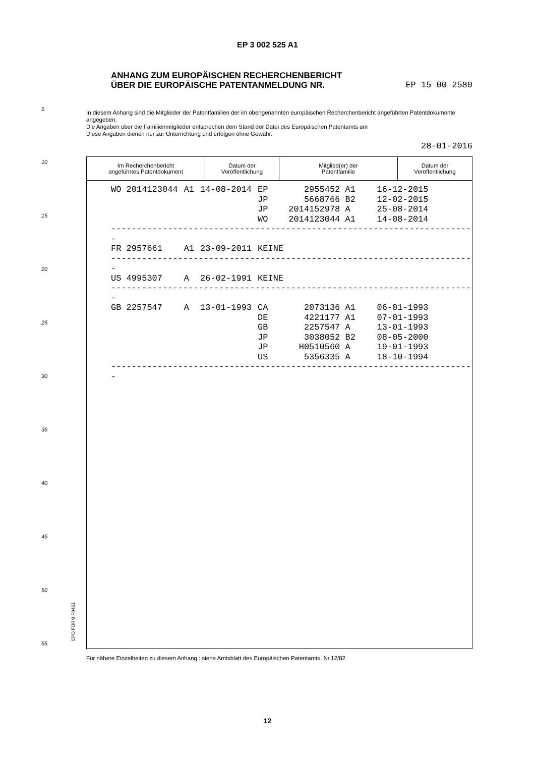EP 3 002 525 A1
ANHANG ZUM EUROPÄISCHEN RECHERCHENBERICHT
ÜBER DIE EUROPÄISCHE PATENTANMELDUNG NR. EP 15 00 2580
In diesem Anhang sind die Mitglieder der Patentfamilien der im obengenannten europäischen Recherchenbericht angeführten Patentdokumente angegeben.
Die Angaben über die Familienmitglieder entsprechen dem Stand der Datei des Europäischen Patentamts am
Diese Angaben dienen nur zur Unterrichtung und erfolgen ohne Gewähr.
28-01-2016
5
10
15
20
25
30
35
40
45
50
55 EPO FORM P0461
| Im Recherchenbericht angeführtes Patentdokument | Datum der Veröffentlichung | Mitglied(er) der Patentfamilie | Datum der Veröffentlichung |
| --- | --- | --- | --- |
| WO 2014123044 | A1 | 14-08-2014 | EP 2955452 A1 | 16-12-2015 |
| | | | JP 5668766 B2 | 12-02-2015 |
| | | | JP 2014152978 A | 25-08-2014 |
| | | | WO 2014123044 A1 | 14-08-2014 |
-----------------------------------------------------------------------
| FR 2957661 | A1 | 23-09-2011 | KEINE |
-----------------------------------------------------------------------
| US 4995307 | A | 26-02-1991 | KEINE |
-----------------------------------------------------------------------
| GB 2257547 | A | 13-01-1993 | CA 2073136 A1 | 06-01-1993 |
| | | | DE 4221177 A1 | 07-01-1993 |
| | | | GB 2257547 A | 13-01-1993 |
| | | | JP 3038052 B2 | 08-05-2000 |
| | | | JP H0510560 A | 19-01-1993 |
| | | | US 5356335 A | 18-10-1994 |
-----------------------------------------------------------------------
Für nähere Einzelheiten zu diesem Anhang : siehe Amtsblatt des Europäischen Patentamts, Nr.12/82
12